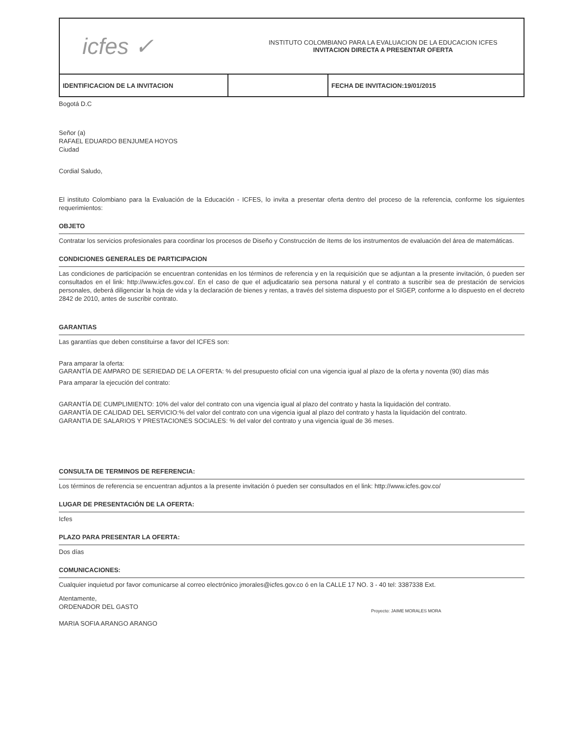| icfes ✓ INSTITUTO COLOMBIANO PARA LA EVALUACION DE LA EDUCACION ICFES INVITACION DIRECTA A PRESENTAR OFERTA | | |
| IDENTIFICACION DE LA INVITACION | | FECHA DE INVITACION:19/01/2015 |
Bogotá D.C
Señor (a)
RAFAEL EDUARDO BENJUMEA HOYOS
Ciudad
Cordial Saludo,
El instituto Colombiano para la Evaluación de la Educación - ICFES, lo invita a presentar oferta dentro del proceso de la referencia, conforme los siguientes requerimientos:
OBJETO
Contratar los servicios profesionales para coordinar los procesos de Diseño y Construcción de ítems de los instrumentos de evaluación del área de matemáticas.
CONDICIONES GENERALES DE PARTICIPACION
Las condiciones de participación se encuentran contenidas en los términos de referencia y en la requisición que se adjuntan a la presente invitación, ó pueden ser consultados en el link: http://www.icfes.gov.co/. En el caso de que el adjudicatario sea persona natural y el contrato a suscribir sea de prestación de servicios personales, deberá diligenciar la hoja de vida y la declaración de bienes y rentas, a través del sistema dispuesto por el SIGEP, conforme a lo dispuesto en el decreto 2842 de 2010, antes de suscribir contrato.
GARANTIAS
Las garantías que deben constituirse a favor del ICFES son:
Para amparar la oferta:
GARANTÍA DE AMPARO DE SERIEDAD DE LA OFERTA: % del presupuesto oficial con una vigencia igual al plazo de la oferta y noventa (90) días más
Para amparar la ejecución del contrato:
GARANTÍA DE CUMPLIMIENTO: 10% del valor del contrato con una vigencia igual al plazo del contrato y hasta la liquidación del contrato.
GARANTÍA DE CALIDAD DEL SERVICIO:% del valor del contrato con una vigencia igual al plazo del contrato y hasta la liquidación del contrato.
GARANTIA DE SALARIOS Y PRESTACIONES SOCIALES: % del valor del contrato y una vigencia igual de 36 meses.
CONSULTA DE TERMINOS DE REFERENCIA:
Los términos de referencia se encuentran adjuntos a la presente invitación ó pueden ser consultados en el link: http://www.icfes.gov.co/
LUGAR DE PRESENTACIÓN DE LA OFERTA:
Icfes
PLAZO PARA PRESENTAR LA OFERTA:
Dos días
COMUNICACIONES:
Cualquier inquietud por favor comunicarse al correo electrónico jmorales@icfes.gov.co ó en la CALLE 17 NO. 3 - 40 tel: 3387338 Ext.
Atentamente,
ORDENADOR DEL GASTO
MARIA SOFIA ARANGO ARANGO
Proyecto: JAIME MORALES MORA